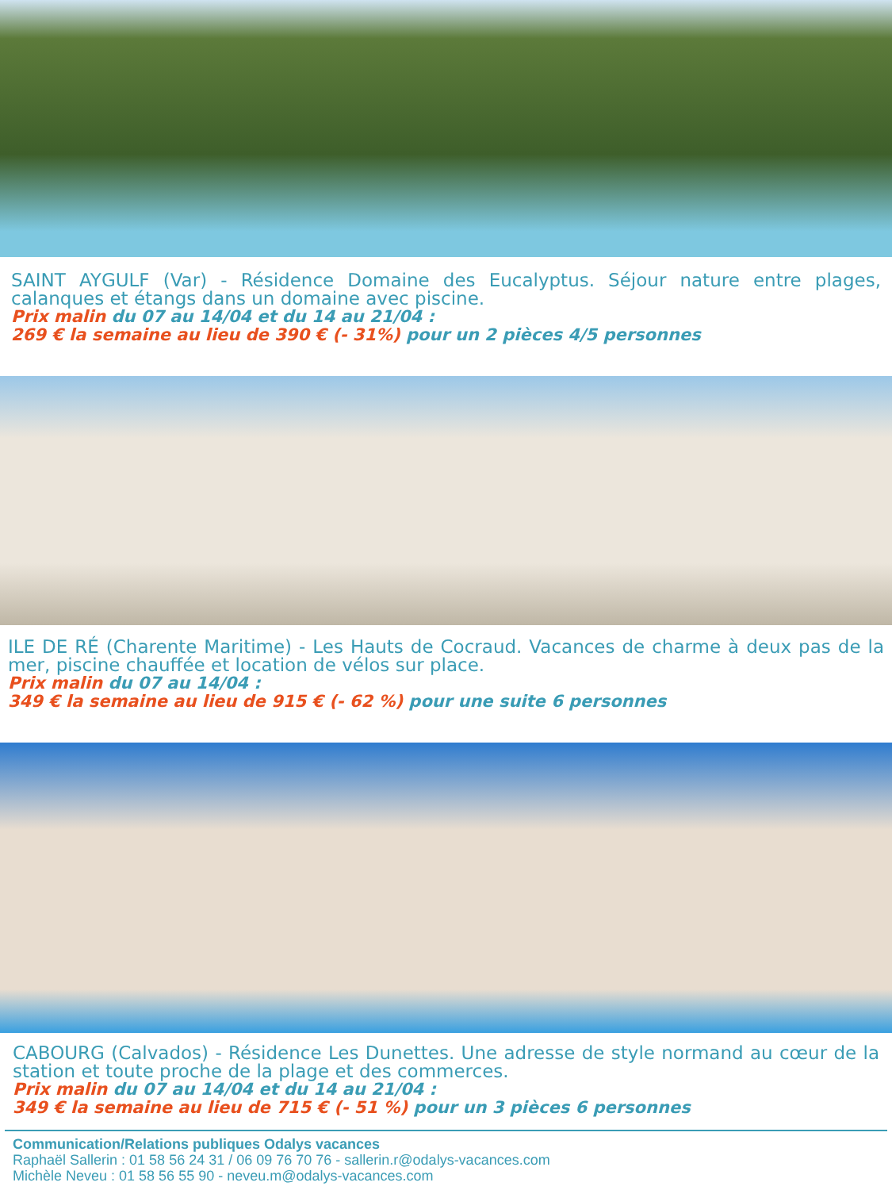SAINT AYGULF (Var) - Résidence Domaine des Eucalyptus. Séjour nature entre plages, calanques et étangs dans un domaine avec piscine.
Prix malin du 07 au 14/04 et du 14 au 21/04 :
269 € la semaine au lieu de 390 € (- 31%) pour un 2 pièces 4/5 personnes
ILE DE RÉ (Charente Maritime) - Les Hauts de Cocraud. Vacances de charme à deux pas de la mer, piscine chauffée et location de vélos sur place.
Prix malin du 07 au 14/04 :
349 € la semaine au lieu de 915 € (- 62 %) pour une suite 6 personnes
CABOURG (Calvados) - Résidence Les Dunettes. Une adresse de style normand au cœur de la station et toute proche de la plage et des commerces.
Prix malin du 07 au 14/04 et du 14 au 21/04 :
349 € la semaine au lieu de 715 € (- 51 %) pour un 3 pièces 6 personnes
Communication/Relations publiques Odalys vacances
Raphaël Sallerin : 01 58 56 24 31 / 06 09 76 70 76 - sallerin.r@odalys-vacances.com
Michèle Neveu : 01 58 56 55 90 - neveu.m@odalys-vacances.com